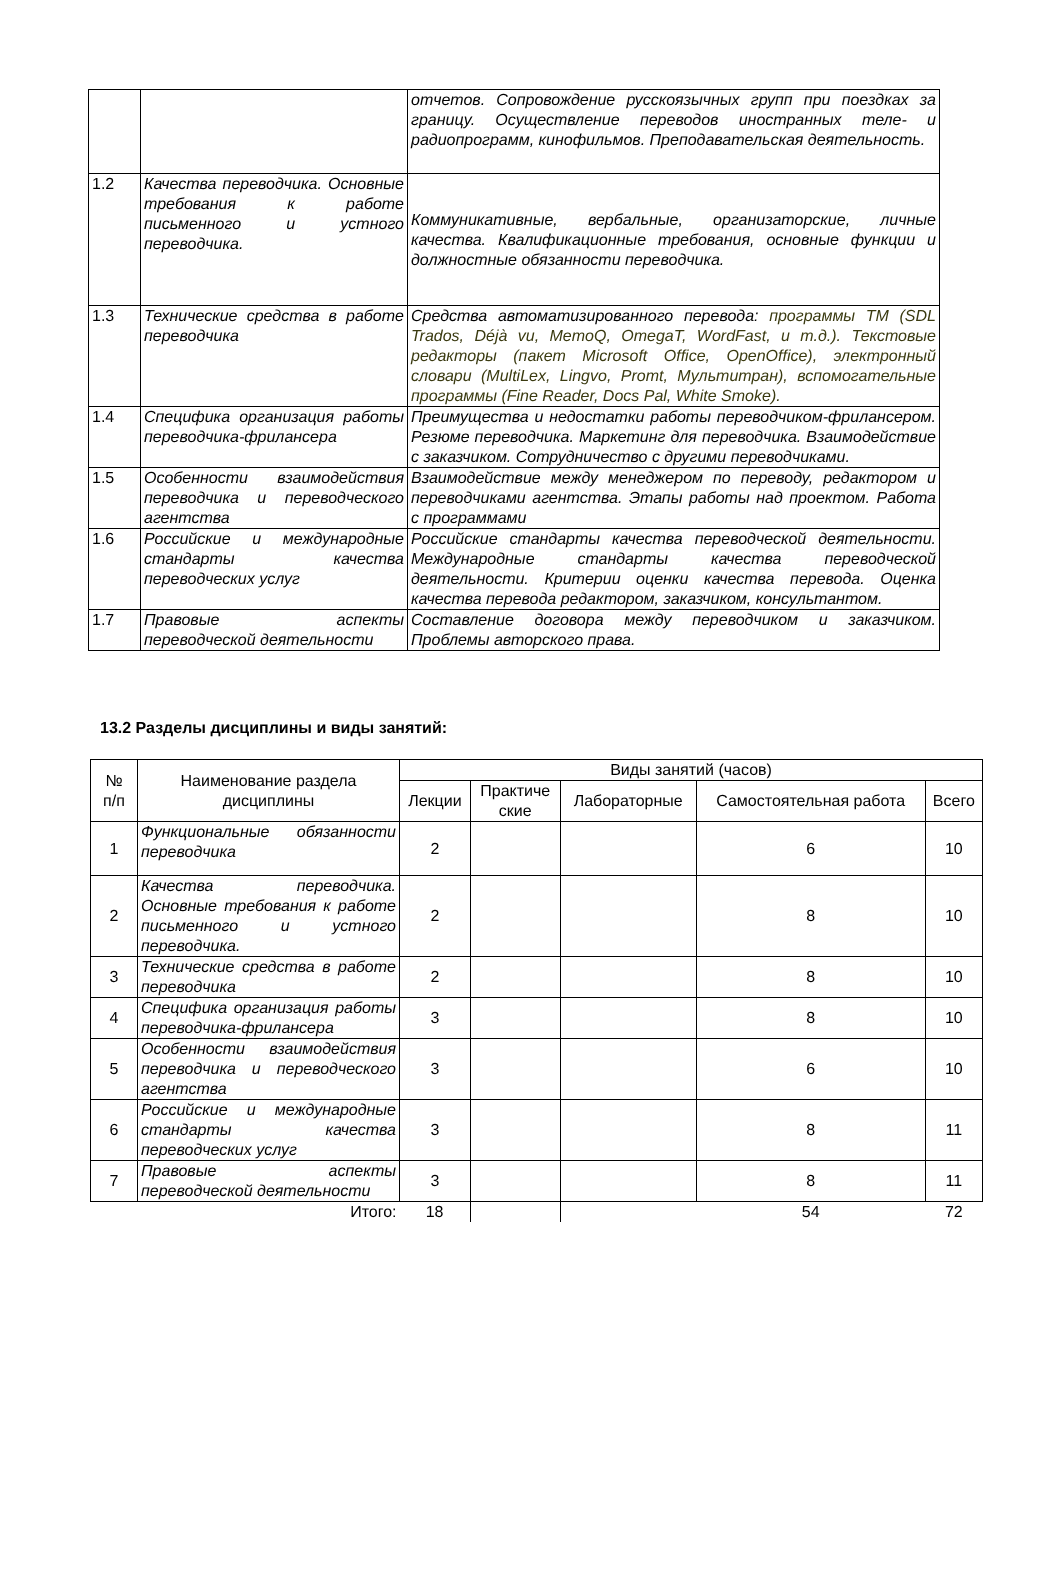| | | отчетов. Сопровождение русскоязычных групп при поездках за границу. Осуществление переводов иностранных теле- и радиопрограмм, кинофильмов. Преподавательская деятельность. |
| 1.2 | Качества переводчика. Основные требования к работе письменного и устного переводчика. | Коммуникативные, вербальные, организаторские, личные качества. Квалификационные требования, основные функции и должностные обязанности переводчика. |
| 1.3 | Технические средства в работе переводчика | Средства автоматизированного перевода: программы TM (SDL Trados, Déjà vu, MemoQ, OmegaT, WordFast, и т.д.). Текстовые редакторы (пакет Microsoft Office, OpenOffice), электронный словари (MultiLex, Lingvo, Promt, Мультитран), вспомогательные программы (Fine Reader, Docs Pal, White Smoke). |
| 1.4 | Специфика организация работы переводчика-фрилансера | Преимущества и недостатки работы переводчиком-фрилансером. Резюме переводчика. Маркетинг для переводчика. Взаимодействие с заказчиком. Сотрудничество с другими переводчиками. |
| 1.5 | Особенности взаимодействия переводчика и переводческого агентства | Взаимодействие между менеджером по переводу, редактором и переводчиками агентства. Этапы работы над проектом. Работа с программами |
| 1.6 | Российские и международные стандарты качества переводческих услуг | Российские стандарты качества переводческой деятельности. Международные стандарты качества переводческой деятельности. Критерии оценки качества перевода. Оценка качества перевода редактором, заказчиком, консультантом. |
| 1.7 | Правовые аспекты переводческой деятельности | Составление договора между переводчиком и заказчиком. Проблемы авторского права. |
13.2 Разделы дисциплины и виды занятий:
| № п/п | Наименование раздела дисциплины | Виды занятий (часов) | | | | |
| --- | --- | --- | --- | --- | --- | --- |
| | | Лекции | Практиче ские | Лабораторные | Самостоятельная работа | Всего |
| 1 | Функциональные обязанности переводчика | 2 | | | 6 | 10 |
| 2 | Качества переводчика. Основные требования к работе письменного и устного переводчика. | 2 | | | 8 | 10 |
| 3 | Технические средства в работе переводчика | 2 | | | 8 | 10 |
| 4 | Специфика организация работы переводчика-фрилансера | 3 | | | 8 | 10 |
| 5 | Особенности взаимодействия переводчика и переводческого агентства | 3 | | | 6 | 10 |
| 6 | Российские и международные стандарты качества переводческих услуг | 3 | | | 8 | 11 |
| 7 | Правовые аспекты переводческой деятельности | 3 | | | 8 | 11 |
| | Итого: | 18 | | | 54 | 72 |